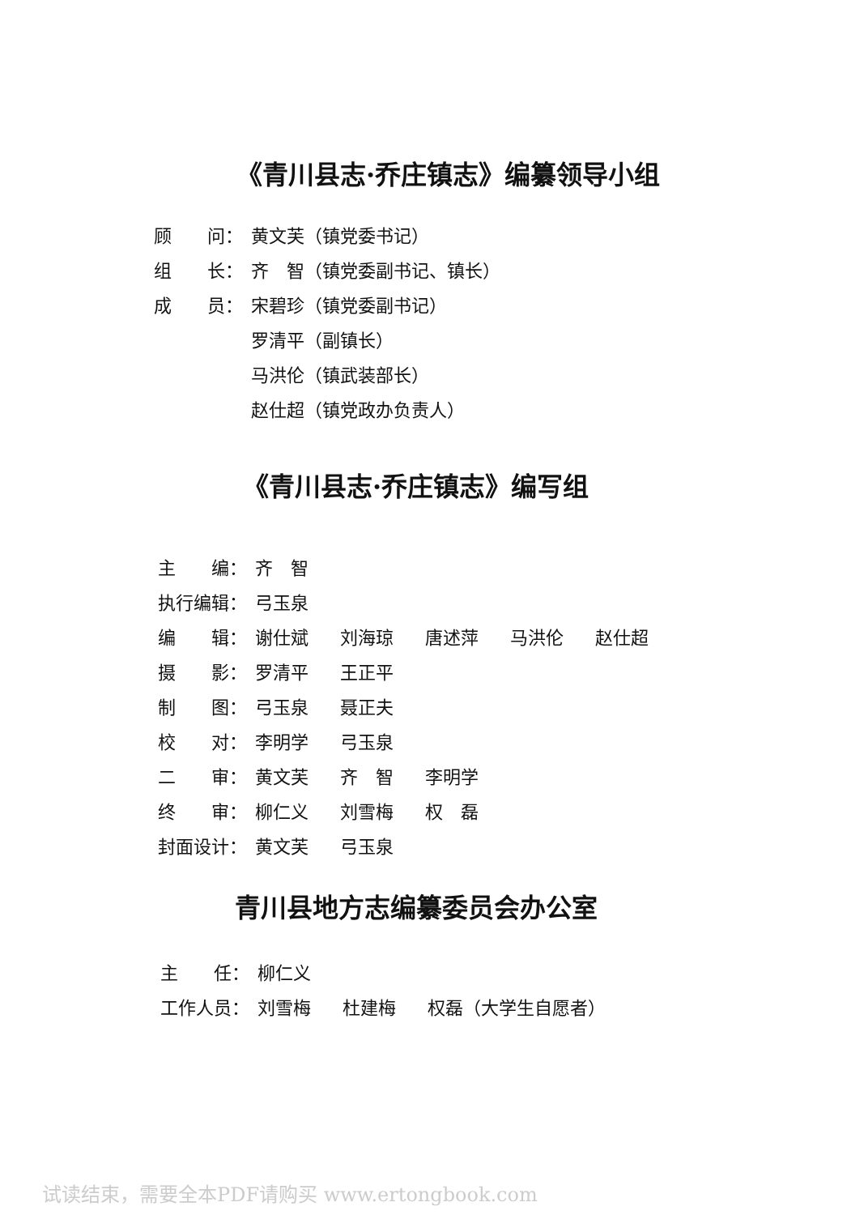《青川县志·乔庄镇志》编纂领导小组
顾　　问： 黄文芙（镇党委书记）
组　　长： 齐　智（镇党委副书记、镇长）
成　　员： 宋碧珍（镇党委副书记）
罗清平（副镇长）
马洪伦（镇武装部长）
赵仕超（镇党政办负责人）
《青川县志·乔庄镇志》编写组
主　　编： 齐　智
执行编辑： 弓玉泉
编　　辑： 谢仕斌 刘海琼 唐述萍 马洪伦 赵仕超
摄　　影： 罗清平 王正平
制　　图： 弓玉泉 聂正夫
校　　对： 李明学 弓玉泉
二　　审： 黄文芙 齐　智 李明学
终　　审： 柳仁义 刘雪梅 权　磊
封面设计： 黄文芙 弓玉泉
青川县地方志编纂委员会办公室
主　　任： 柳仁义
工作人员： 刘雪梅 杜建梅 权磊（大学生自愿者）
试读结束，需要全本PDF请购买 www.ertongbook.com